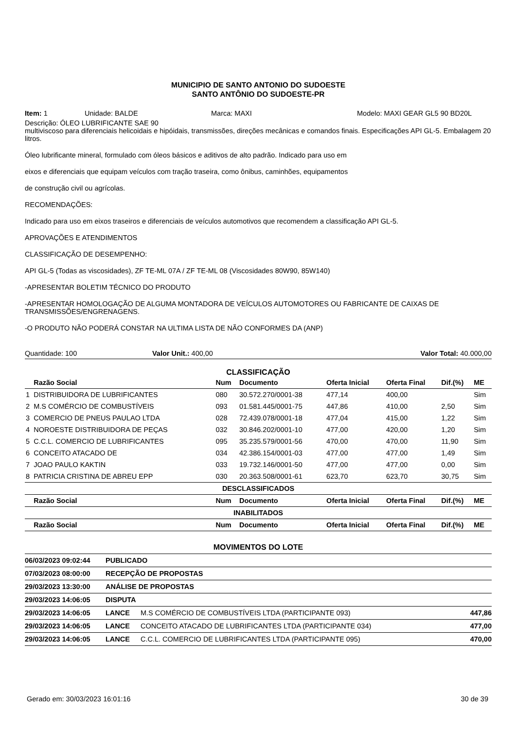MUNICIPIO DE SANTO ANTONIO DO SUDOESTE
SANTO ANTÔNIO DO SUDOESTE-PR
Item: 1 Unidade: BALDE Marca: MAXI Modelo: MAXI GEAR GL5 90 BD20L
Descrição: ÓLEO LUBRIFICANTE SAE 90
multiviscoso para diferenciais helicoidais e hipóidais, transmissões, direções mecânicas e comandos finais. Especificações API GL-5. Embalagem 20 litros.
Óleo lubrificante mineral, formulado com óleos básicos e aditivos de alto padrão. Indicado para uso em
eixos e diferenciais que equipam veículos com tração traseira, como ônibus, caminhões, equipamentos
de construção civil ou agrícolas.
RECOMENDAÇÕES:
Indicado para uso em eixos traseiros e diferenciais de veículos automotivos que recomendem a classificação API GL-5.
APROVAÇÕES E ATENDIMENTOS
CLASSIFICAÇÃO DE DESEMPENHO:
API GL-5 (Todas as viscosidades), ZF TE-ML 07A / ZF TE-ML 08 (Viscosidades 80W90, 85W140)
-APRESENTAR BOLETIM TÉCNICO DO PRODUTO
-APRESENTAR HOMOLOGAÇÃO DE ALGUMA MONTADORA DE VEÍCULOS AUTOMOTORES OU FABRICANTE DE CAIXAS DE TRANSMISSÕES/ENGRENAGENS.
-O PRODUTO NÃO PODERÁ CONSTAR NA ULTIMA LISTA DE NÃO CONFORMES DA (ANP)
Quantidade: 100 Valor Unit.: 400,00 Valor Total: 40.000,00
CLASSIFICAÇÃO
| | Razão Social | Num | Documento | Oferta Inicial | Oferta Final | Dif.(%) | ME |
| --- | --- | --- | --- | --- | --- | --- | --- |
| 1 | DISTRIBUIDORA DE LUBRIFICANTES | 080 | 30.572.270/0001-38 | 477,14 | 400,00 | | Sim |
| 2 | M.S COMÉRCIO DE COMBUSTÍVEIS | 093 | 01.581.445/0001-75 | 447,86 | 410,00 | 2,50 | Sim |
| 3 | COMERCIO DE PNEUS PAULAO LTDA | 028 | 72.439.078/0001-18 | 477,04 | 415,00 | 1,22 | Sim |
| 4 | NOROESTE DISTRIBUIDORA DE PEÇAS | 032 | 30.846.202/0001-10 | 477,00 | 420,00 | 1,20 | Sim |
| 5 | C.C.L. COMERCIO DE LUBRIFICANTES | 095 | 35.235.579/0001-56 | 470,00 | 470,00 | 11,90 | Sim |
| 6 | CONCEITO ATACADO DE | 034 | 42.386.154/0001-03 | 477,00 | 477,00 | 1,49 | Sim |
| 7 | JOAO PAULO KAKTIN | 033 | 19.732.146/0001-50 | 477,00 | 477,00 | 0,00 | Sim |
| 8 | PATRICIA CRISTINA DE ABREU EPP | 030 | 20.363.508/0001-61 | 623,70 | 623,70 | 30,75 | Sim |
| DESCLASSIFICADOS | | | | | | | |
| | Razão Social | Num | Documento | Oferta Inicial | Oferta Final | Dif.(%) | ME |
| INABILITADOS | | | | | | | |
| | Razão Social | Num | Documento | Oferta Inicial | Oferta Final | Dif.(%) | ME |
MOVIMENTOS DO LOTE
| 06/03/2023 09:02:44 | PUBLICADO | | |
| 07/03/2023 08:00:00 | RECEPÇÃO DE PROPOSTAS | | |
| 29/03/2023 13:30:00 | ANÁLISE DE PROPOSTAS | | |
| 29/03/2023 14:06:05 | DISPUTA | | |
| 29/03/2023 14:06:05 | LANCE | M.S COMÉRCIO DE COMBUSTÍVEIS LTDA (PARTICIPANTE 093) | 447,86 |
| 29/03/2023 14:06:05 | LANCE | CONCEITO ATACADO DE LUBRIFICANTES LTDA (PARTICIPANTE 034) | 477,00 |
| 29/03/2023 14:06:05 | LANCE | C.C.L. COMERCIO DE LUBRIFICANTES LTDA (PARTICIPANTE 095) | 470,00 |
Gerado em: 30/03/2023 16:01:16 30 de 39